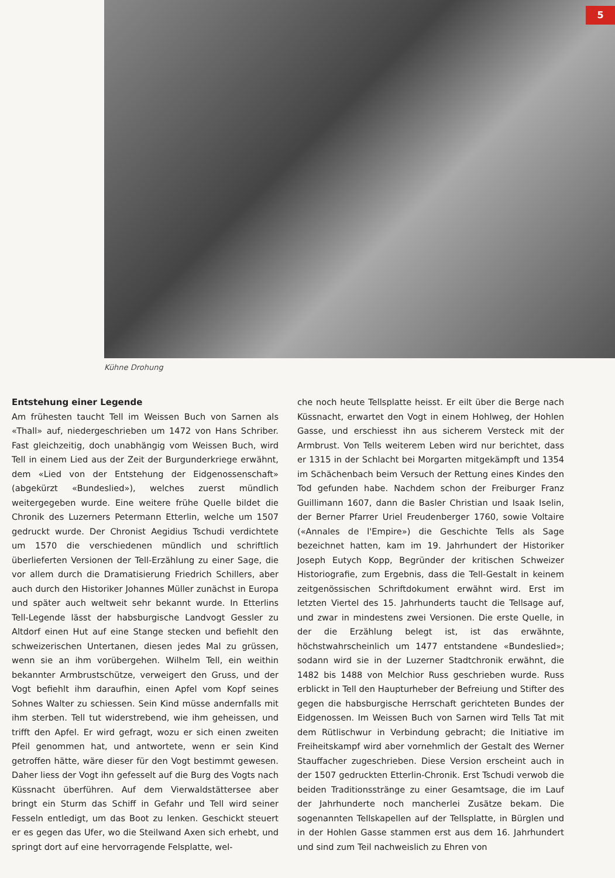5
Kühne Drohung
Entstehung einer Legende
Am frühesten taucht Tell im Weissen Buch von Sarnen als «Thall» auf, niedergeschrieben um 1472 von Hans Schriber. Fast gleichzeitig, doch unabhängig vom Weissen Buch, wird Tell in einem Lied aus der Zeit der Burgunderkriege erwähnt, dem «Lied von der Entstehung der Eidgenossenschaft» (abgekürzt «Bundeslied»), welches zuerst mündlich weitergegeben wurde. Eine weitere frühe Quelle bildet die Chronik des Luzerners Petermann Etterlin, welche um 1507 gedruckt wurde. Der Chronist Aegidius Tschudi verdichtete um 1570 die verschiedenen mündlich und schriftlich überlieferten Versionen der Tell-Erzählung zu einer Sage, die vor allem durch die Dramatisierung Friedrich Schillers, aber auch durch den Historiker Johannes Müller zunächst in Europa und später auch weltweit sehr bekannt wurde. In Etterlins Tell-Legende lässt der habsburgische Landvogt Gessler zu Altdorf einen Hut auf eine Stange stecken und befiehlt den schweizerischen Untertanen, diesen jedes Mal zu grüssen, wenn sie an ihm vorübergehen. Wilhelm Tell, ein weithin bekannter Armbrustschütze, verweigert den Gruss, und der Vogt befiehlt ihm daraufhin, einen Apfel vom Kopf seines Sohnes Walter zu schiessen. Sein Kind müsse andernfalls mit ihm sterben. Tell tut widerstrebend, wie ihm geheissen, und trifft den Apfel. Er wird gefragt, wozu er sich einen zweiten Pfeil genommen hat, und antwortete, wenn er sein Kind getroffen hätte, wäre dieser für den Vogt bestimmt gewesen. Daher liess der Vogt ihn gefesselt auf die Burg des Vogts nach Küssnacht überführen. Auf dem Vierwaldstättersee aber bringt ein Sturm das Schiff in Gefahr und Tell wird seiner Fesseln entledigt, um das Boot zu lenken. Geschickt steuert er es gegen das Ufer, wo die Steilwand Axen sich erhebt, und springt dort auf eine hervorragende Felsplatte, wel-
che noch heute Tellsplatte heisst. Er eilt über die Berge nach Küssnacht, erwartet den Vogt in einem Hohlweg, der Hohlen Gasse, und erschiesst ihn aus sicherem Versteck mit der Armbrust. Von Tells weiterem Leben wird nur berichtet, dass er 1315 in der Schlacht bei Morgarten mitgekämpft und 1354 im Schächenbach beim Versuch der Rettung eines Kindes den Tod gefunden habe. Nachdem schon der Freiburger Franz Guillimann 1607, dann die Basler Christian und Isaak Iselin, der Berner Pfarrer Uriel Freudenberger 1760, sowie Voltaire («Annales de l'Empire») die Geschichte Tells als Sage bezeichnet hatten, kam im 19. Jahrhundert der Historiker Joseph Eutych Kopp, Begründer der kritischen Schweizer Historiografie, zum Ergebnis, dass die Tell-Gestalt in keinem zeitgenössischen Schriftdokument erwähnt wird. Erst im letzten Viertel des 15. Jahrhunderts taucht die Tellsage auf, und zwar in mindestens zwei Versionen. Die erste Quelle, in der die Erzählung belegt ist, ist das erwähnte, höchstwahrscheinlich um 1477 entstandene «Bundeslied»; sodann wird sie in der Luzerner Stadtchronik erwähnt, die 1482 bis 1488 von Melchior Russ geschrieben wurde. Russ erblickt in Tell den Haupturheber der Befreiung und Stifter des gegen die habsburgische Herrschaft gerichteten Bundes der Eidgenossen. Im Weissen Buch von Sarnen wird Tells Tat mit dem Rütlischwur in Verbindung gebracht; die Initiative im Freiheitskampf wird aber vornehmlich der Gestalt des Werner Stauffacher zugeschrieben. Diese Version erscheint auch in der 1507 gedruckten Etterlin-Chronik. Erst Tschudi verwob die beiden Traditionsstränge zu einer Gesamtsage, die im Lauf der Jahrhunderte noch mancherlei Zusätze bekam. Die sogenannten Tellskapellen auf der Tellsplatte, in Bürglen und in der Hohlen Gasse stammen erst aus dem 16. Jahrhundert und sind zum Teil nachweislich zu Ehren von